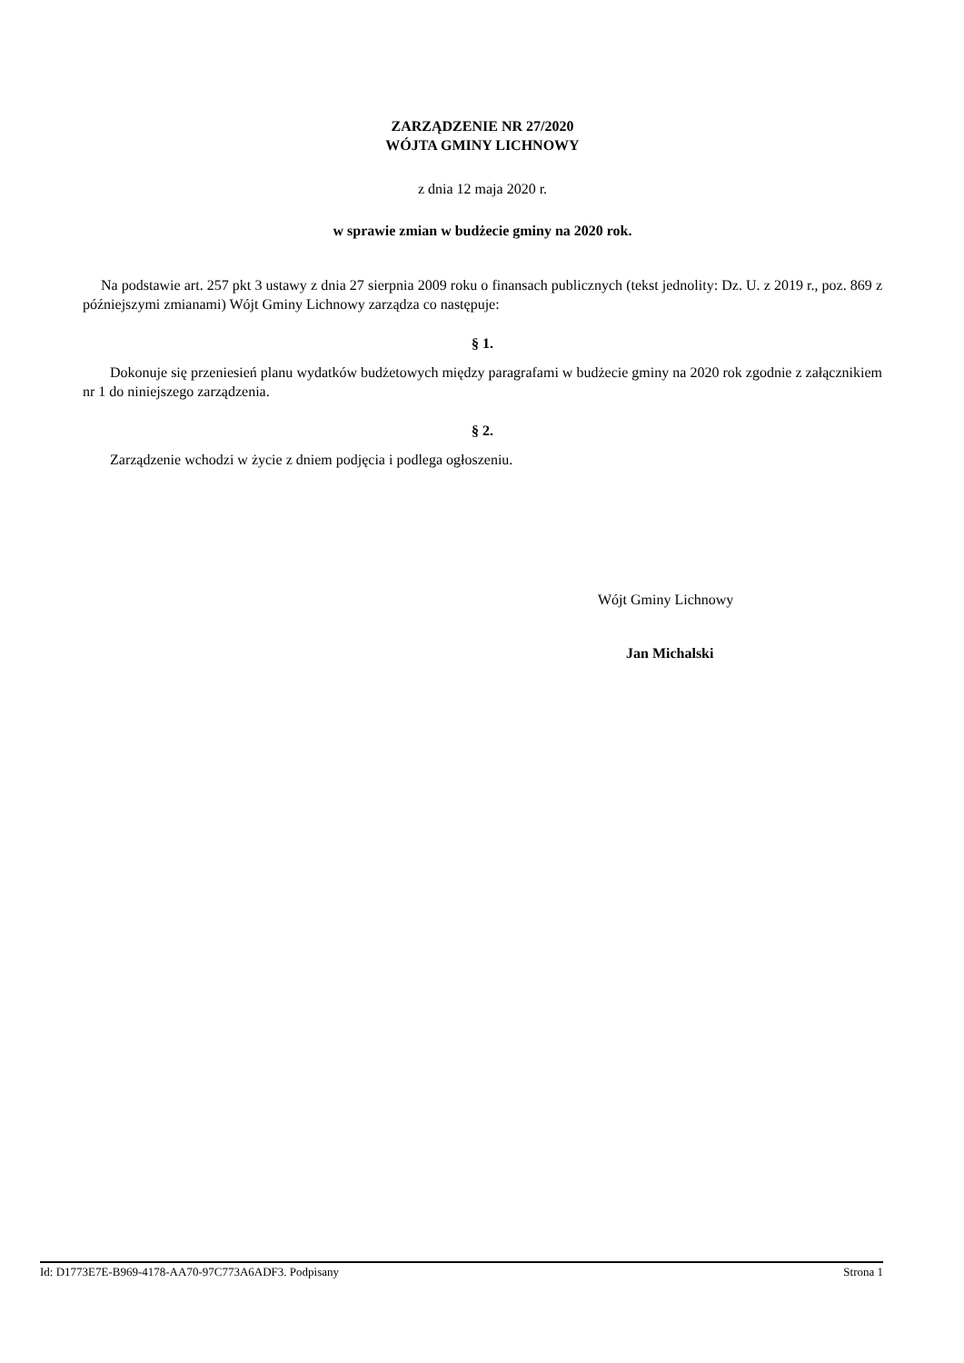ZARZĄDZENIE NR 27/2020
WÓJTA GMINY LICHNOWY
z dnia 12 maja 2020 r.
w sprawie zmian w budżecie gminy na 2020 rok.
Na podstawie art. 257 pkt 3 ustawy z dnia 27 sierpnia 2009 roku o finansach publicznych (tekst jednolity: Dz. U. z 2019 r., poz. 869 z późniejszymi zmianami) Wójt Gminy Lichnowy zarządza co następuje:
§ 1.
Dokonuje się przeniesień planu wydatków budżetowych między paragrafami w budżecie gminy na 2020 rok zgodnie z załącznikiem nr 1 do niniejszego zarządzenia.
§ 2.
Zarządzenie wchodzi w życie z dniem podjęcia i podlega ogłoszeniu.
Wójt Gminy Lichnowy
Jan Michalski
Id: D1773E7E-B969-4178-AA70-97C773A6ADF3. Podpisany Strona 1